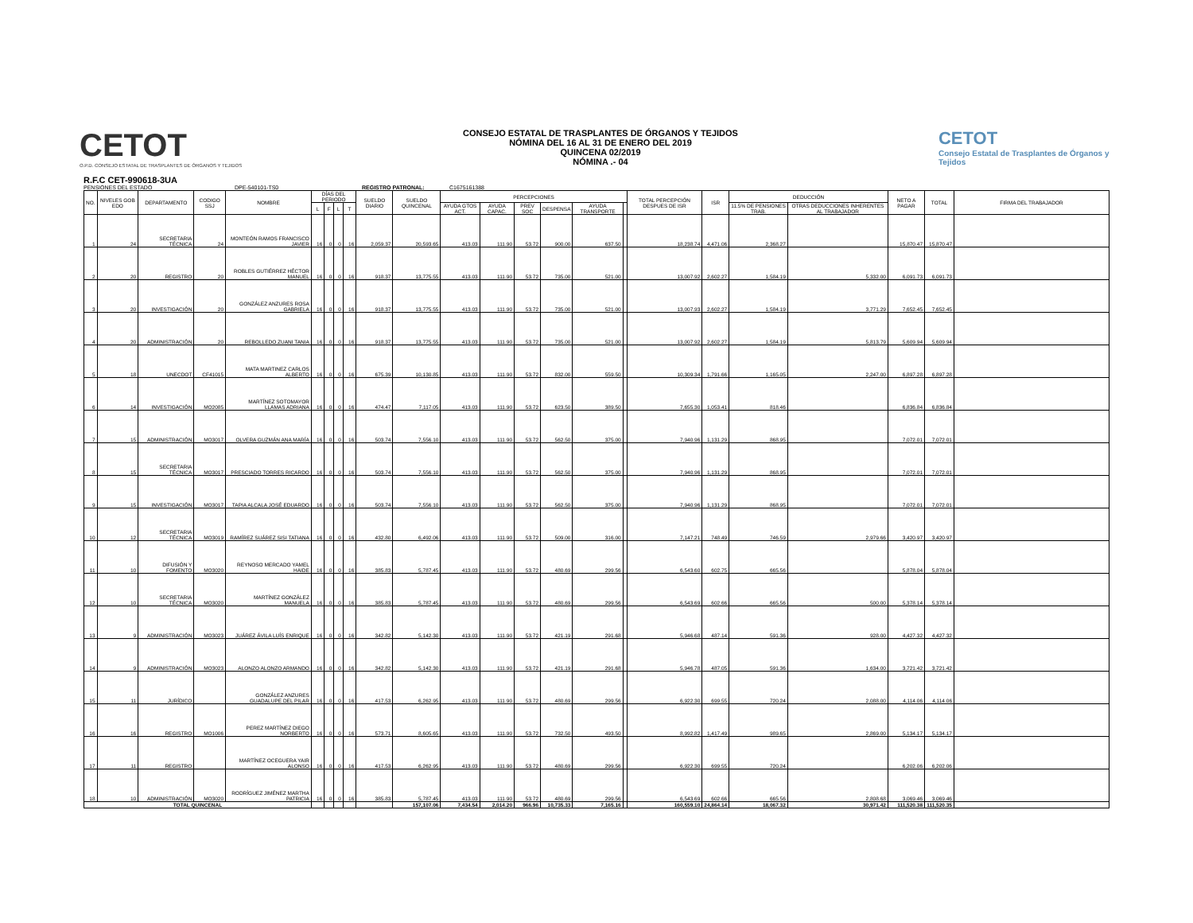CETOT
O.P.D. CONSEJO ESTATAL DE TRASPLANTES DE ÓRGANOS Y TEJIDOS
CONSEJO ESTATAL DE TRASPLANTES DE ÓRGANOS Y TEJIDOS
NÓMINA DEL 16 AL 31 DE ENERO DEL 2019
QUINCENA 02/2019
NÓMINA .- 04
CETOT
Consejo Estatal de Trasplantes de Órganos y Tejidos
R.F.C CET-990618-3UA
PENSIONES DEL ESTADO DPE-540101-TS0 REGISTRO PATRONAL: C1675161388
| NO. | NIVELES GOB EDO | DEPARTAMENTO | CODIGO SSJ | NOMBRE | DÍAS DEL PERIODO | | | | SUELDO DIARIO | SUELDO QUINCENAL | PERCEPCIONES | | | | | | TOTAL PERCEPCIÓN DESPUES DE ISR | ISR | DEDUCCIÓN | | NETO A PAGAR | TOTAL | FIRMA DEL TRABAJADOR |
| --- | --- | --- | --- | --- | --- | --- | --- | --- | --- | --- | --- | --- | --- | --- | --- | --- | --- | --- | --- | --- | --- | --- | --- |
| | | | | | L | F | L | T | | | AYUDA GTOS ACT. | AYUDA CAPAC. | PREV SOC | DESPENSA | AYUDA TRANSPORTE | | | | 11.5% DE PENSIONES TRAB. | OTRAS DEDUCCIONES INHERENTES AL TRABAJADOR | | | |
| 1 | 24 | SECRETARIA TÉCNICA | 24 | MONTEÓN RAMOS FRANCISCO JAVIER | 16 | 0 | 0 | 16 | 2,059.37 | 20,593.65 | 413.03 | 111.90 | 53.72 | 900.00 | 637.50 | | 18,238.74 | 4,471.06 | 2,368.27 | | 15,870.47 | 15,870.47 | |
| 2 | 20 | REGISTRO | 20 | ROBLES GUTIÉRREZ HÉCTOR MANUEL | 16 | 0 | 0 | 16 | 918.37 | 13,775.55 | 413.03 | 111.90 | 53.72 | 735.00 | 521.00 | | 13,007.92 | 2,602.27 | 1,584.19 | 5,332.00 | 6,091.73 | 6,091.73 | |
| 3 | 20 | INVESTIGACIÓN | 20 | GONZÁLEZ ANZURES ROSA GABRIELA | 16 | 0 | 0 | 16 | 918.37 | 13,775.55 | 413.03 | 111.90 | 53.72 | 735.00 | 521.00 | | 13,007.93 | 2,602.27 | 1,584.19 | 3,771.29 | 7,652.45 | 7,652.45 | |
| 4 | 20 | ADMINISTRACIÓN | 20 | REBOLLEDO ZUANI TANIA | 16 | 0 | 0 | 16 | 918.37 | 13,775.55 | 413.03 | 111.90 | 53.72 | 735.00 | 521.00 | | 13,007.92 | 2,602.27 | 1,584.19 | 5,813.79 | 5,609.94 | 5,609.94 | |
| 5 | 18 | UNECDOT | CF41015 | MATA MARTINEZ CARLOS ALBERTO | 16 | 0 | 0 | 16 | 675.39 | 10,130.85 | 413.03 | 111.90 | 53.72 | 832.00 | 559.50 | | 10,309.34 | 1,791.66 | 1,165.05 | 2,247.00 | 6,897.28 | 6,897.28 | |
| 6 | 14 | INVESTIGACIÓN | MO2085 | MARTÍNEZ SOTOMAYOR LLAMAS ADRIANA | 16 | 0 | 0 | 16 | 474.47 | 7,117.05 | 413.03 | 111.90 | 53.72 | 623.50 | 389.50 | | 7,655.30 | 1,053.41 | 818.46 | | 6,836.84 | 6,836.84 | |
| 7 | 15 | ADMINISTRACIÓN | MO3017 | OLVERA GUZMÁN ANA MARÍA | 16 | 0 | 0 | 16 | 503.74 | 7,556.10 | 413.03 | 111.90 | 53.72 | 562.50 | 375.00 | | 7,940.96 | 1,131.29 | 868.95 | | 7,072.01 | 7,072.01 | |
| 8 | 15 | SECRETARIA TÉCNICA | MO3017 | PRESCIADO TORRES RICARDO | 16 | 0 | 0 | 16 | 503.74 | 7,556.10 | 413.03 | 111.90 | 53.72 | 562.50 | 375.00 | | 7,940.96 | 1,131.29 | 868.95 | | 7,072.01 | 7,072.01 | |
| 9 | 15 | INVESTIGACIÓN | MO3017 | TAPIA ALCALA JOSÉ EDUARDO | 16 | 0 | 0 | 16 | 503.74 | 7,556.10 | 413.03 | 111.90 | 53.72 | 562.50 | 375.00 | | 7,940.96 | 1,131.29 | 868.95 | | 7,072.01 | 7,072.01 | |
| 10 | 12 | SECRETARIA TÉCNICA | MO3019 | RAMÍREZ SUÁREZ SISI TATIANA | 16 | 0 | 0 | 16 | 432.80 | 6,492.06 | 413.03 | 111.90 | 53.72 | 509.00 | 316.00 | | 7,147.21 | 748.49 | 746.59 | 2,979.66 | 3,420.97 | 3,420.97 | |
| 11 | 10 | DIFUSIÓN Y FOMENTO | MO3020 | REYNOSO MERCADO YAMEL HAIDE | 16 | 0 | 0 | 16 | 385.83 | 5,787.45 | 413.03 | 111.90 | 53.72 | 480.69 | 299.56 | | 6,543.60 | 602.75 | 665.56 | | 5,878.04 | 5,878.04 | |
| 12 | 10 | SECRETARIA TÉCNICA | MO3020 | MARTÍNEZ GONZÁLEZ MANUELA | 16 | 0 | 0 | 16 | 385.83 | 5,787.45 | 413.03 | 111.90 | 53.72 | 480.69 | 299.56 | | 6,543.69 | 602.66 | 665.56 | 500.00 | 5,378.14 | 5,378.14 | |
| 13 | 9 | ADMINISTRACIÓN | MO3023 | JUÁREZ ÁVILA LUÍS ENRIQUE | 16 | 0 | 0 | 16 | 342.82 | 5,142.30 | 413.03 | 111.90 | 53.72 | 421.19 | 291.68 | | 5,946.68 | 487.14 | 591.36 | 928.00 | 4,427.32 | 4,427.32 | |
| 14 | 9 | ADMINISTRACIÓN | MO3023 | ALONZO ALONZO ARMANDO | 16 | 0 | 0 | 16 | 342.82 | 5,142.30 | 413.03 | 111.90 | 53.72 | 421.19 | 291.68 | | 5,946.78 | 487.05 | 591.36 | 1,634.00 | 3,721.42 | 3,721.42 | |
| 15 | 11 | JURÍDICO | | GONZÁLEZ ANZURES GUADALUPE DEL PILAR | 16 | 0 | 0 | 16 | 417.53 | 6,262.95 | 413.03 | 111.90 | 53.72 | 480.69 | 299.56 | | 6,922.30 | 699.55 | 720.24 | 2,088.00 | 4,114.06 | 4,114.06 | |
| 16 | 16 | REGISTRO | MO1006 | PEREZ MARTÍNEZ DIEGO NORBERTO | 16 | 0 | 0 | 16 | 573.71 | 8,605.65 | 413.03 | 111.90 | 53.72 | 732.50 | 493.50 | | 8,992.82 | 1,417.49 | 989.65 | 2,869.00 | 5,134.17 | 5,134.17 | |
| 17 | 11 | REGISTRO | | MARTÍNEZ OCEGUERA YAIR ALONSO | 16 | 0 | 0 | 16 | 417.53 | 6,262.95 | 413.03 | 111.90 | 53.72 | 480.69 | 299.56 | | 6,922.30 | 699.55 | 720.24 | | 6,202.06 | 6,202.06 | |
| 18 | 10 | ADMINISTRACIÓN | MO3020 | RODRÍGUEZ JIMÉNEZ MARTHA PATRICIA | 16 | 0 | 0 | 16 | 385.83 | 5,787.45 | 413.03 | 111.90 | 53.72 | 480.69 | 299.56 | | 6,543.69 | 602.66 | 665.56 | 2,808.68 | 3,069.46 | 3,069.46 | |
| TOTAL QUINCENAL | | | | | | | | | | 157,107.06 | 7,434.54 | 2,014.20 | 966.96 | 10,735.33 | 7,165.16 | | 160,559.10 | 24,864.14 | 18,067.32 | 30,971.42 | 111,520.38 | 111,520.35 | |